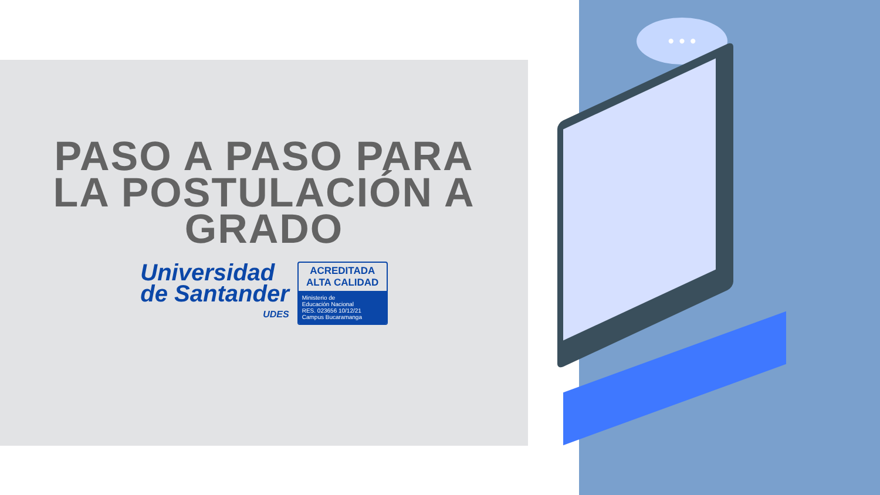PASO A PASO PARA
LA POSTULACIÓN A
GRADO
Universidad
de Santander
UDES
ACREDITADA
ALTA CALIDAD
Ministerio de
Educación Nacional
RES. 023656 10/12/21
Campus Bucaramanga
• • •